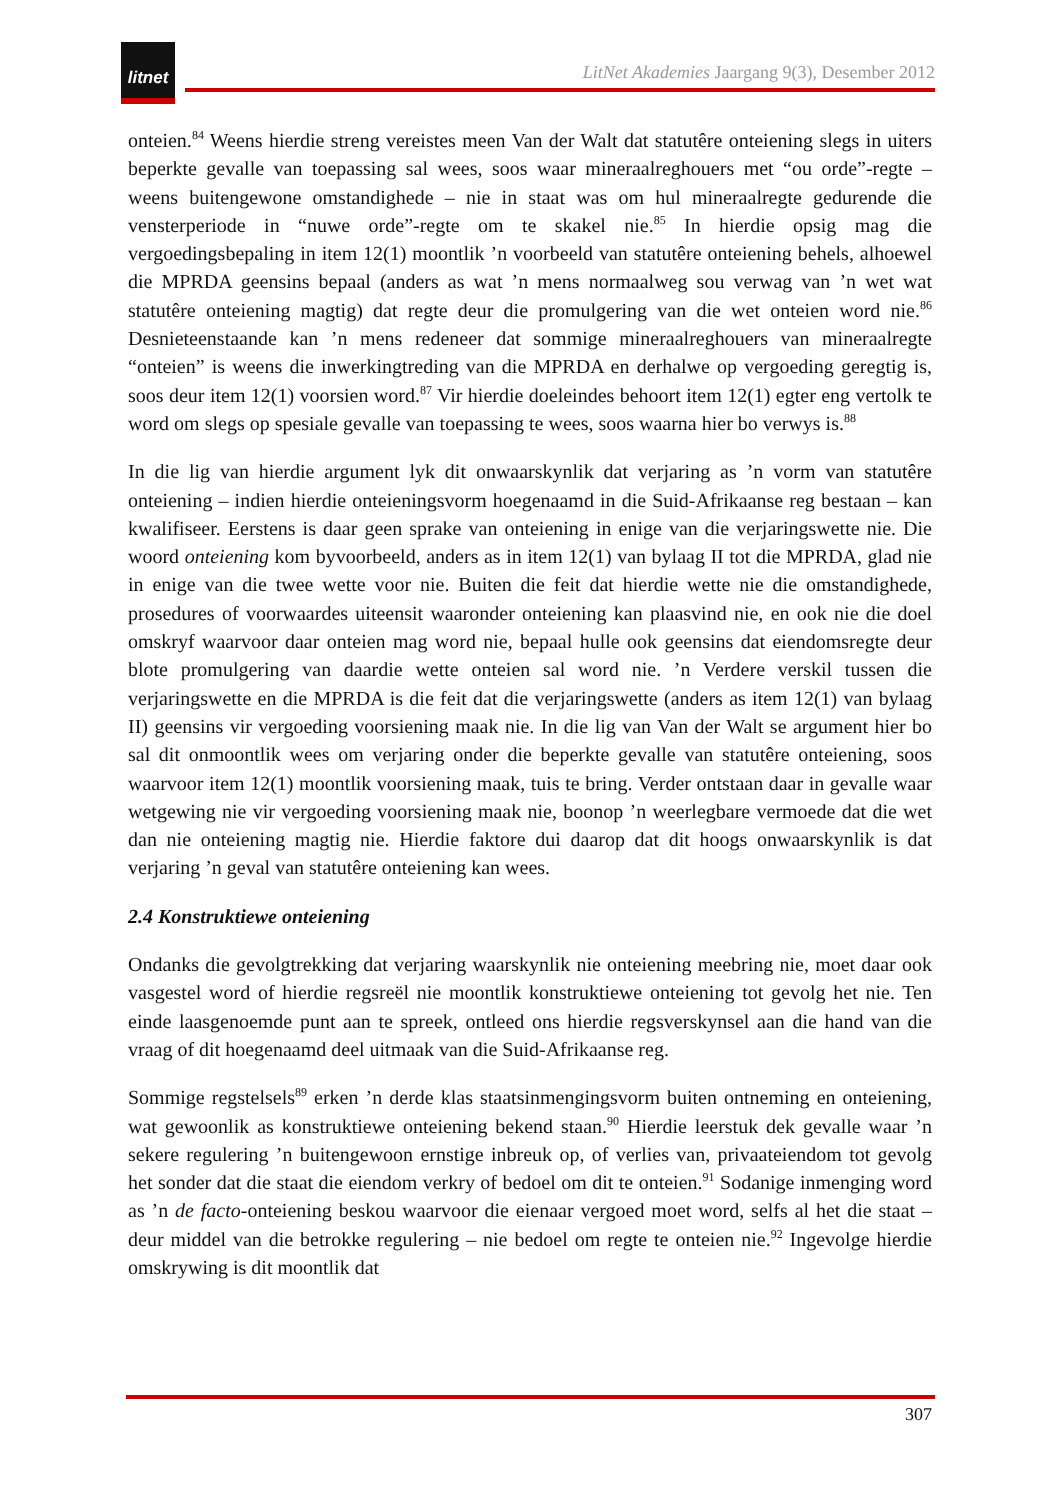litnet
LitNet Akademies Jaargang 9(3), Desember 2012
onteien.<sup>84</sup> Weens hierdie streng vereistes meen Van der Walt dat statutêre onteiening slegs in uiters beperkte gevalle van toepassing sal wees, soos waar mineraalreghouers met “ou orde”-regte – weens buitengewone omstandighede – nie in staat was om hul mineraalregte gedurende die vensterperiode in “nuwe orde”-regte om te skakel nie.<sup>85</sup> In hierdie opsig mag die vergoedingsbepaling in item 12(1) moontlik ’n voorbeeld van statutêre onteiening behels, alhoewel die MPRDA geensins bepaal (anders as wat ’n mens normaalweg sou verwag van ’n wet wat statutêre onteiening magtig) dat regte deur die promulgering van die wet onteien word nie.<sup>86</sup> Desnieteenstaande kan ’n mens redeneer dat sommige mineraalreghouers van mineraalregte “onteien” is weens die inwerkingtreding van die MPRDA en derhalwe op vergoeding geregtig is, soos deur item 12(1) voorsien word.<sup>87</sup> Vir hierdie doeleindes behoort item 12(1) egter eng vertolk te word om slegs op spesiale gevalle van toepassing te wees, soos waarna hier bo verwys is.<sup>88</sup>
In die lig van hierdie argument lyk dit onwaarskynlik dat verjaring as ’n vorm van statutêre onteiening – indien hierdie onteieningsvorm hoegenaamd in die Suid-Afrikaanse reg bestaan – kan kwalifiseer. Eerstens is daar geen sprake van onteiening in enige van die verjaringswette nie. Die woord onteiening kom byvoorbeeld, anders as in item 12(1) van bylaag II tot die MPRDA, glad nie in enige van die twee wette voor nie. Buiten die feit dat hierdie wette nie die omstandighede, prosedures of voorwaardes uiteensit waaronder onteiening kan plaasvind nie, en ook nie die doel omskryf waarvoor daar onteien mag word nie, bepaal hulle ook geensins dat eiendomsregte deur blote promulgering van daardie wette onteien sal word nie. ’n Verdere verskil tussen die verjaringswette en die MPRDA is die feit dat die verjaringswette (anders as item 12(1) van bylaag II) geensins vir vergoeding voorsiening maak nie. In die lig van Van der Walt se argument hier bo sal dit onmoontlik wees om verjaring onder die beperkte gevalle van statutêre onteiening, soos waarvoor item 12(1) moontlik voorsiening maak, tuis te bring. Verder ontstaan daar in gevalle waar wetgewing nie vir vergoeding voorsiening maak nie, boonop ’n weerlegbare vermoede dat die wet dan nie onteiening magtig nie. Hierdie faktore dui daarop dat dit hoogs onwaarskynlik is dat verjaring ’n geval van statutêre onteiening kan wees.
2.4 Konstruktiewe onteiening
Ondanks die gevolgtrekking dat verjaring waarskynlik nie onteiening meebring nie, moet daar ook vasgestel word of hierdie regsreël nie moontlik konstruktiewe onteiening tot gevolg het nie. Ten einde laasgenoemde punt aan te spreek, ontleed ons hierdie regsverskynsel aan die hand van die vraag of dit hoegenaamd deel uitmaak van die Suid-Afrikaanse reg.
Sommige regstelsels<sup>89</sup> erken ’n derde klas staatsinmengingsvorm buiten ontneming en onteiening, wat gewoonlik as konstruktiewe onteiening bekend staan.<sup>90</sup> Hierdie leerstuk dek gevalle waar ’n sekere regulering ’n buitengewoon ernstige inbreuk op, of verlies van, privaateiendom tot gevolg het sonder dat die staat die eiendom verkry of bedoel om dit te onteien.<sup>91</sup> Sodanige inmenging word as ’n de facto-onteiening beskou waarvoor die eienaar vergoed moet word, selfs al het die staat – deur middel van die betrokke regulering – nie bedoel om regte te onteien nie.<sup>92</sup> Ingevolge hierdie omskrywing is dit moontlik dat
307